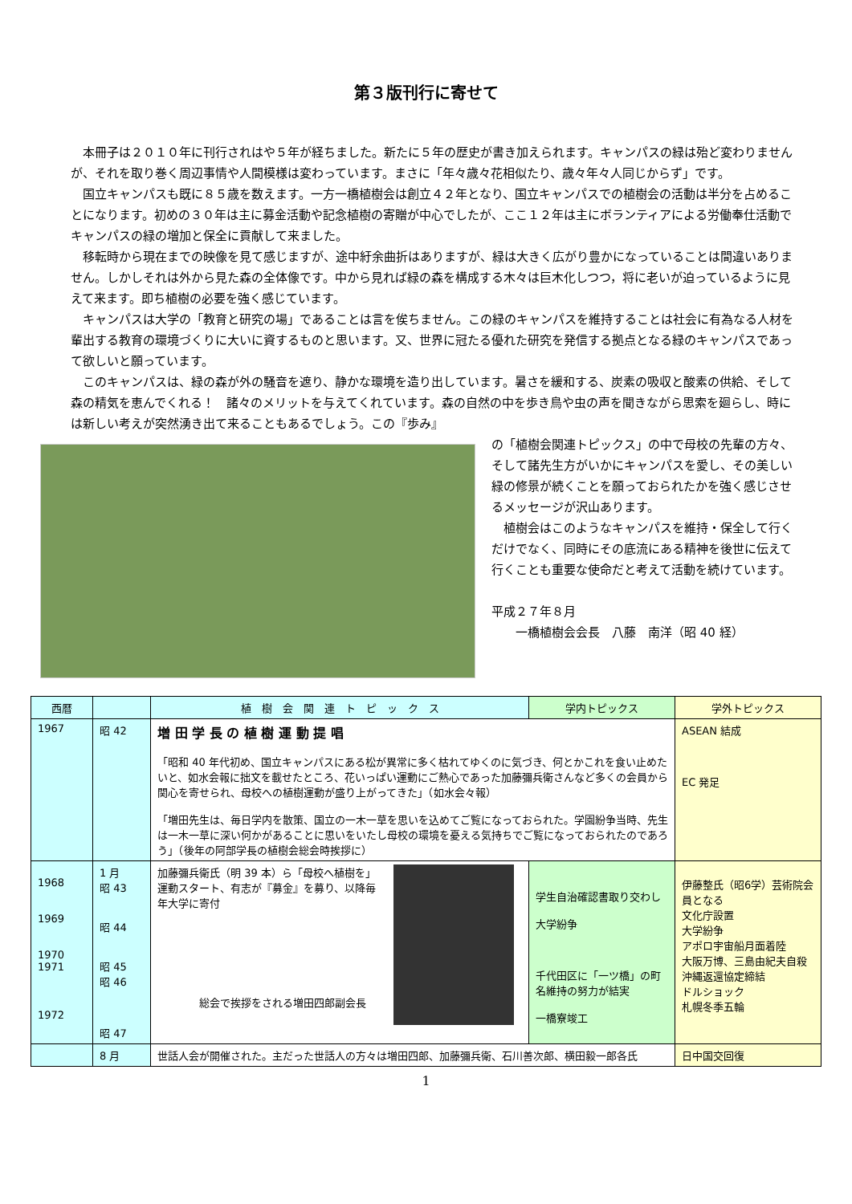第３版刊行に寄せて
本冊子は２０１０年に刊行されはや５年が経ちました。新たに５年の歴史が書き加えられます。キャンパスの緑は殆ど変わりませんが、それを取り巻く周辺事情や人間模様は変わっています。まさに「年々歳々花相似たり、歳々年々人同じからず」です。
国立キャンパスも既に８５歳を数えます。一方一橋植樹会は創立４２年となり、国立キャンパスでの植樹会の活動は半分を占めることになります。初めの３０年は主に募金活動や記念植樹の寄贈が中心でしたが、ここ１２年は主にボランティアによる労働奉仕活動でキャンパスの緑の増加と保全に貢献して来ました。
移転時から現在までの映像を見て感じますが、途中紆余曲折はありますが、緑は大きく広がり豊かになっていることは間違いありません。しかしそれは外から見た森の全体像です。中から見れば緑の森を構成する木々は巨木化しつつ，将に老いが迫っているように見えて来ます。即ち植樹の必要を強く感じています。
キャンパスは大学の「教育と研究の場」であることは言を俟ちません。この緑のキャンパスを維持することは社会に有為なる人材を輩出する教育の環境づくりに大いに資するものと思います。又、世界に冠たる優れた研究を発信する拠点となる緑のキャンパスであって欲しいと願っています。
このキャンパスは、緑の森が外の騒音を遮り、静かな環境を造り出しています。暑さを緩和する、炭素の吸収と酸素の供給、そして森の精気を恵んでくれる！　諸々のメリットを与えてくれています。森の自然の中を歩き鳥や虫の声を聞きながら思索を廻らし、時には新しい考えが突然湧き出て来ることもあるでしょう。この『歩み』
の「植樹会関連トピックス」の中で母校の先輩の方々、そして諸先生方がいかにキャンパスを愛し、その美しい緑の修景が続くことを願っておられたかを強く感じさせるメッセージが沢山あります。
植樹会はこのようなキャンパスを維持・保全して行くだけでなく、同時にその底流にある精神を後世に伝えて行くことも重要な使命だと考えて活動を続けています。
平成２７年８月
　　一橋植樹会会長　八藤　南洋（昭 40 経）
| 西暦 | | 植 樹 会 関 連 ト ピ ッ ク ス | 学内トピックス | 学外トピックス |
| --- | --- | --- | --- | --- |
| 1967 | 昭 42 | 増 田 学 長 の 植 樹 運 動 提 唱 「昭和 40 年代初め、国立キャンパスにある松が異常に多く枯れてゆくのに気づき、何とかこれを食い止めたいと、如水会報に拙文を載せたところ、花いっぱい運動にご熱心であった加藤彌兵衛さんなど多くの会員から関心を寄せられ、母校への植樹運動が盛り上がってきた」（如水会々報） 「増田先生は、毎日学内を散策、国立の一木一草を思いを込めてご覧になっておられた。学園紛争当時、先生は一木一草に深い何かがあることに思いをいたし母校の環境を憂える気持ちでご覧になっておられたのであろう」（後年の阿部学長の植樹会総会時挨拶に） | | ASEAN 結成 EC 発足 |
| 1968 1969 1970 1971 1972 | 1 月 昭 43 昭 44 昭 45 昭 46 昭 47 | 加藤彌兵衛氏（明 39 本）ら「母校へ植樹を」運動スタート、有志が『募金』を募り、以降毎年大学に寄付 総会で挨拶をされる増田四郎副会長 | 学生自治確認書取り交わし 大学紛争 千代田区に「一ツ橋」の町名維持の努力が結実 一橋寮竣工 | 伊藤整氏（昭6学）芸術院会員となる 文化庁設置 大学紛争 アポロ宇宙船月面着陸 大阪万博、三島由紀夫自殺 沖縄返還協定締結 ドルショック 札幌冬季五輪 |
| | 8 月 | 世話人会が開催された。主だった世話人の方々は増田四郎、加藤彌兵衛、石川善次郎、横田毅一郎各氏 | | 日中国交回復 |
1